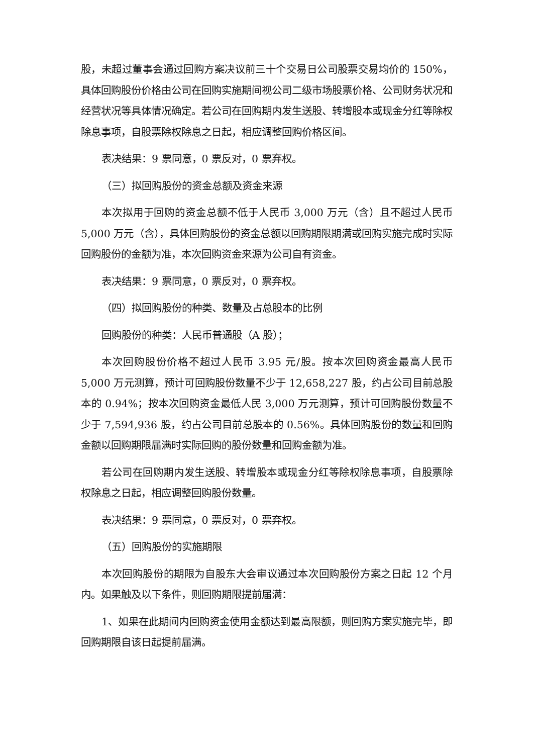股，未超过董事会通过回购方案决议前三十个交易日公司股票交易均价的 150%，具体回购股份价格由公司在回购实施期间视公司二级市场股票价格、公司财务状况和经营状况等具体情况确定。若公司在回购期内发生送股、转增股本或现金分红等除权除息事项，自股票除权除息之日起，相应调整回购价格区间。
表决结果：9 票同意，0 票反对，0 票弃权。
（三）拟回购股份的资金总额及资金来源
本次拟用于回购的资金总额不低于人民币 3,000 万元（含）且不超过人民币 5,000 万元（含），具体回购股份的资金总额以回购期限期满或回购实施完成时实际回购股份的金额为准，本次回购资金来源为公司自有资金。
表决结果：9 票同意，0 票反对，0 票弃权。
（四）拟回购股份的种类、数量及占总股本的比例
回购股份的种类：人民币普通股（A 股）；
本次回购股份价格不超过人民币 3.95 元/股。按本次回购资金最高人民币 5,000 万元测算，预计可回购股份数量不少于 12,658,227 股，约占公司目前总股本的 0.94%；按本次回购资金最低人民 3,000 万元测算，预计可回购股份数量不少于 7,594,936 股，约占公司目前总股本的 0.56%。具体回购股份的数量和回购金额以回购期限届满时实际回购的股份数量和回购金额为准。
若公司在回购期内发生送股、转增股本或现金分红等除权除息事项，自股票除权除息之日起，相应调整回购股份数量。
表决结果：9 票同意，0 票反对，0 票弃权。
（五）回购股份的实施期限
本次回购股份的期限为自股东大会审议通过本次回购股份方案之日起 12 个月内。如果触及以下条件，则回购期限提前届满：
1、如果在此期间内回购资金使用金额达到最高限额，则回购方案实施完毕，即回购期限自该日起提前届满。